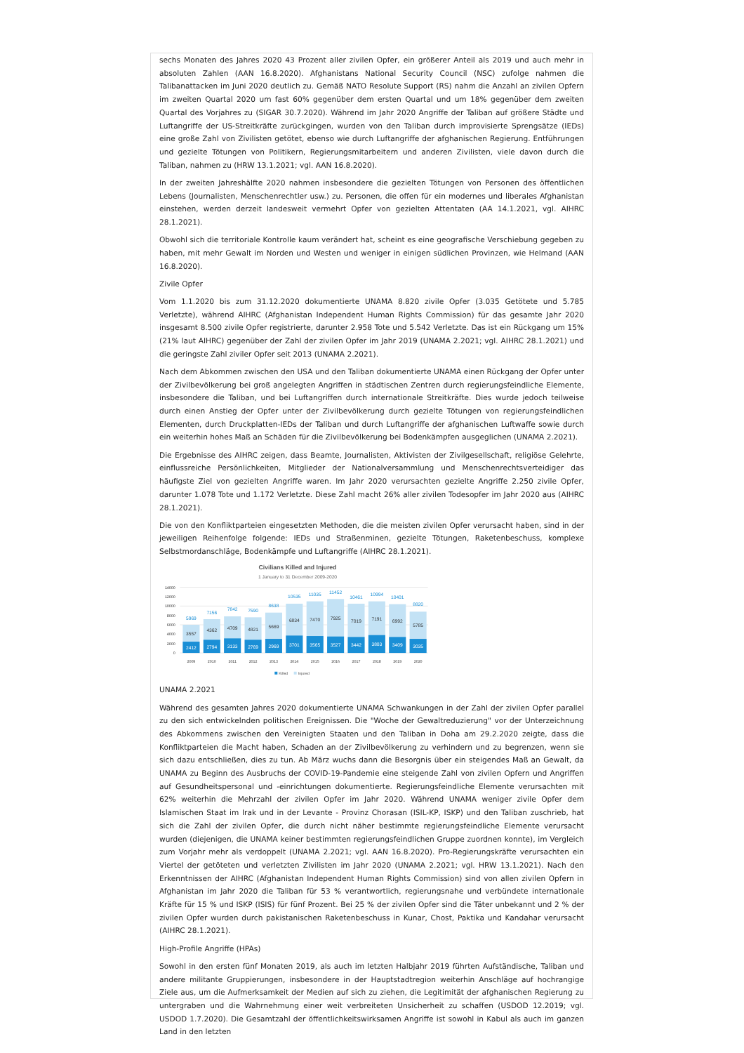sechs Monaten des Jahres 2020 43 Prozent aller zivilen Opfer, ein größerer Anteil als 2019 und auch mehr in absoluten Zahlen (AAN 16.8.2020). Afghanistans National Security Council (NSC) zufolge nahmen die Talibanattacken im Juni 2020 deutlich zu. Gemäß NATO Resolute Support (RS) nahm die Anzahl an zivilen Opfern im zweiten Quartal 2020 um fast 60% gegenüber dem ersten Quartal und um 18% gegenüber dem zweiten Quartal des Vorjahres zu (SIGAR 30.7.2020). Während im Jahr 2020 Angriffe der Taliban auf größere Städte und Luftangriffe der US-Streitkräfte zurückgingen, wurden von den Taliban durch improvisierte Sprengsätze (IEDs) eine große Zahl von Zivilisten getötet, ebenso wie durch Luftangriffe der afghanischen Regierung. Entführungen und gezielte Tötungen von Politikern, Regierungsmitarbeitern und anderen Zivilisten, viele davon durch die Taliban, nahmen zu (HRW 13.1.2021; vgl. AAN 16.8.2020).
In der zweiten Jahreshälfte 2020 nahmen insbesondere die gezielten Tötungen von Personen des öffentlichen Lebens (Journalisten, Menschenrechtler usw.) zu. Personen, die offen für ein modernes und liberales Afghanistan einstehen, werden derzeit landesweit vermehrt Opfer von gezielten Attentaten (AA 14.1.2021, vgl. AIHRC 28.1.2021).
Obwohl sich die territoriale Kontrolle kaum verändert hat, scheint es eine geografische Verschiebung gegeben zu haben, mit mehr Gewalt im Norden und Westen und weniger in einigen südlichen Provinzen, wie Helmand (AAN 16.8.2020).
Zivile Opfer
Vom 1.1.2020 bis zum 31.12.2020 dokumentierte UNAMA 8.820 zivile Opfer (3.035 Getötete und 5.785 Verletzte), während AIHRC (Afghanistan Independent Human Rights Commission) für das gesamte Jahr 2020 insgesamt 8.500 zivile Opfer registrierte, darunter 2.958 Tote und 5.542 Verletzte. Das ist ein Rückgang um 15% (21% laut AIHRC) gegenüber der Zahl der zivilen Opfer im Jahr 2019 (UNAMA 2.2021; vgl. AIHRC 28.1.2021) und die geringste Zahl ziviler Opfer seit 2013 (UNAMA 2.2021).
Nach dem Abkommen zwischen den USA und den Taliban dokumentierte UNAMA einen Rückgang der Opfer unter der Zivilbevölkerung bei groß angelegten Angriffen in städtischen Zentren durch regierungsfeindliche Elemente, insbesondere die Taliban, und bei Luftangriffen durch internationale Streitkräfte. Dies wurde jedoch teilweise durch einen Anstieg der Opfer unter der Zivilbevölkerung durch gezielte Tötungen von regierungsfeindlichen Elementen, durch Druckplatten-IEDs der Taliban und durch Luftangriffe der afghanischen Luftwaffe sowie durch ein weiterhin hohes Maß an Schäden für die Zivilbevölkerung bei Bodenkämpfen ausgeglichen (UNAMA 2.2021).
Die Ergebnisse des AIHRC zeigen, dass Beamte, Journalisten, Aktivisten der Zivilgesellschaft, religiöse Gelehrte, einflussreiche Persönlichkeiten, Mitglieder der Nationalversammlung und Menschenrechtsverteidiger das häufigste Ziel von gezielten Angriffe waren. Im Jahr 2020 verursachten gezielte Angriffe 2.250 zivile Opfer, darunter 1.078 Tote und 1.172 Verletzte. Diese Zahl macht 26% aller zivilen Todesopfer im Jahr 2020 aus (AIHRC 28.1.2021).
Die von den Konfliktparteien eingesetzten Methoden, die die meisten zivilen Opfer verursacht haben, sind in der jeweiligen Reihenfolge folgende: IEDs und Straßenminen, gezielte Tötungen, Raketenbeschuss, komplexe Selbstmordanschläge, Bodenkämpfe und Luftangriffe (AIHRC 28.1.2021).
Civilians Killed and Injured
1 January to 31 December 2009-2020
14000
12000
10000
8000
6000
4000
2000
0
5969
7156
7842
7590
8638
10535
11035
11452
10461
10994
10401
8820
3557
4362
4709
4821
5669
6834
7470
7925
7019
7191
6992
5785
2412
2794
3133
2769
2969
3701
3565
3527
3442
3803
3409
3035
2009
2010
2011
2012
2013
2014
2015
2016
2017
2018
2019
2020
Killed
Injured
UNAMA 2.2021
Während des gesamten Jahres 2020 dokumentierte UNAMA Schwankungen in der Zahl der zivilen Opfer parallel zu den sich entwickelnden politischen Ereignissen. Die "Woche der Gewaltreduzierung" vor der Unterzeichnung des Abkommens zwischen den Vereinigten Staaten und den Taliban in Doha am 29.2.2020 zeigte, dass die Konfliktparteien die Macht haben, Schaden an der Zivilbevölkerung zu verhindern und zu begrenzen, wenn sie sich dazu entschließen, dies zu tun. Ab März wuchs dann die Besorgnis über ein steigendes Maß an Gewalt, da UNAMA zu Beginn des Ausbruchs der COVID-19-Pandemie eine steigende Zahl von zivilen Opfern und Angriffen auf Gesundheitspersonal und -einrichtungen dokumentierte. Regierungsfeindliche Elemente verursachten mit 62% weiterhin die Mehrzahl der zivilen Opfer im Jahr 2020. Während UNAMA weniger zivile Opfer dem Islamischen Staat im Irak und in der Levante - Provinz Chorasan (ISIL-KP, ISKP) und den Taliban zuschrieb, hat sich die Zahl der zivilen Opfer, die durch nicht näher bestimmte regierungsfeindliche Elemente verursacht wurden (diejenigen, die UNAMA keiner bestimmten regierungsfeindlichen Gruppe zuordnen konnte), im Vergleich zum Vorjahr mehr als verdoppelt (UNAMA 2.2021; vgl. AAN 16.8.2020). Pro-Regierungskräfte verursachten ein Viertel der getöteten und verletzten Zivilisten im Jahr 2020 (UNAMA 2.2021; vgl. HRW 13.1.2021). Nach den Erkenntnissen der AIHRC (Afghanistan Independent Human Rights Commission) sind von allen zivilen Opfern in Afghanistan im Jahr 2020 die Taliban für 53 % verantwortlich, regierungsnahe und verbündete internationale Kräfte für 15 % und ISKP (ISIS) für fünf Prozent. Bei 25 % der zivilen Opfer sind die Täter unbekannt und 2 % der zivilen Opfer wurden durch pakistanischen Raketenbeschuss in Kunar, Chost, Paktika und Kandahar verursacht (AIHRC 28.1.2021).
High-Profile Angriffe (HPAs)
Sowohl in den ersten fünf Monaten 2019, als auch im letzten Halbjahr 2019 führten Aufständische, Taliban und andere militante Gruppierungen, insbesondere in der Hauptstadtregion weiterhin Anschläge auf hochrangige Ziele aus, um die Aufmerksamkeit der Medien auf sich zu ziehen, die Legitimität der afghanischen Regierung zu untergraben und die Wahrnehmung einer weit verbreiteten Unsicherheit zu schaffen (USDOD 12.2019; vgl. USDOD 1.7.2020). Die Gesamtzahl der öffentlichkeitswirksamen Angriffe ist sowohl in Kabul als auch im ganzen Land in den letzten